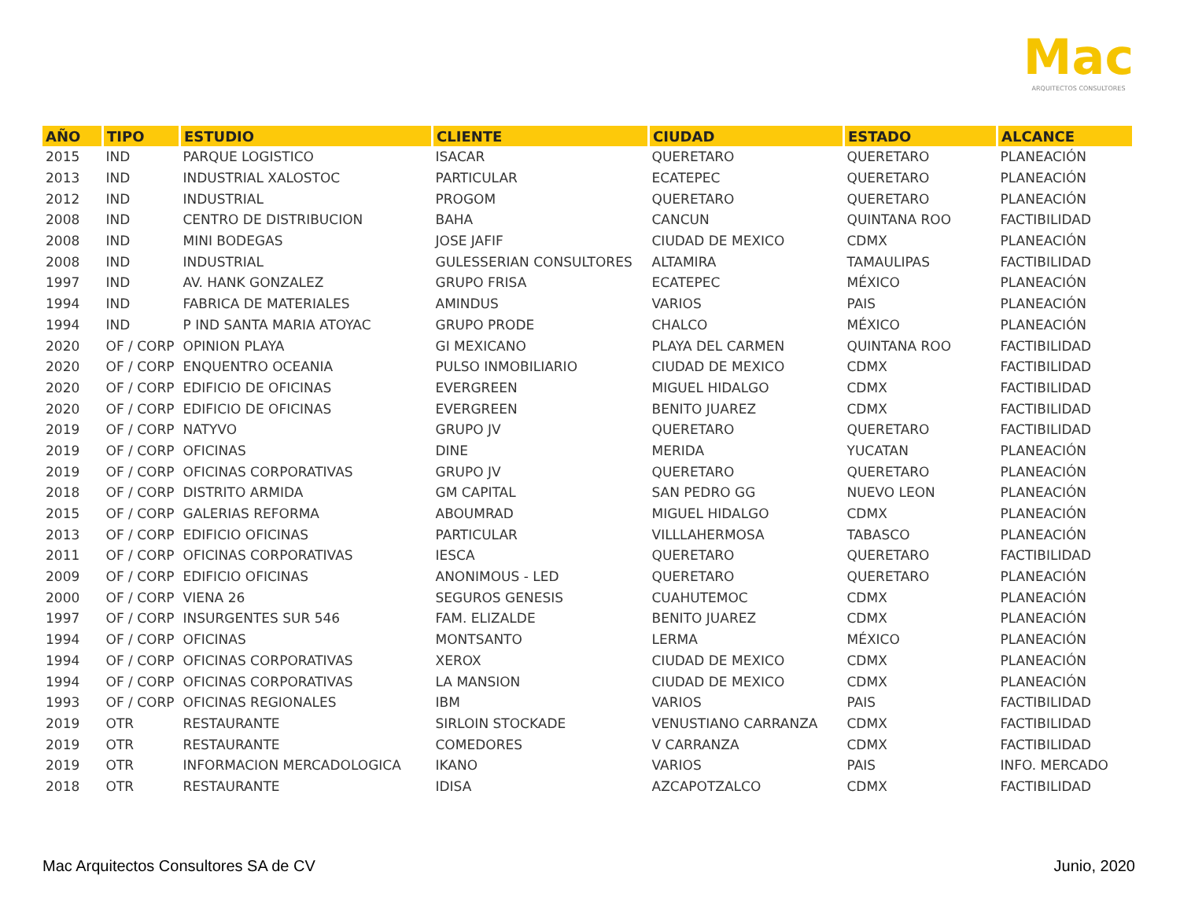Mac
ARQUITECTOS CONSULTORES
| AÑO | TIPO | ESTUDIO | CLIENTE | CIUDAD | ESTADO | ALCANCE |
| --- | --- | --- | --- | --- | --- | --- |
| 2015 | IND | PARQUE LOGISTICO | ISACAR | QUERETARO | QUERETARO | PLANEACIÓN |
| 2013 | IND | INDUSTRIAL XALOSTOC | PARTICULAR | ECATEPEC | QUERETARO | PLANEACIÓN |
| 2012 | IND | INDUSTRIAL | PROGOM | QUERETARO | QUERETARO | PLANEACIÓN |
| 2008 | IND | CENTRO DE DISTRIBUCION | BAHA | CANCUN | QUINTANA ROO | FACTIBILIDAD |
| 2008 | IND | MINI BODEGAS | JOSE JAFIF | CIUDAD DE MEXICO | CDMX | PLANEACIÓN |
| 2008 | IND | INDUSTRIAL | GULESSERIAN CONSULTORES | ALTAMIRA | TAMAULIPAS | FACTIBILIDAD |
| 1997 | IND | AV. HANK GONZALEZ | GRUPO FRISA | ECATEPEC | MÉXICO | PLANEACIÓN |
| 1994 | IND | FABRICA DE MATERIALES | AMINDUS | VARIOS | PAIS | PLANEACIÓN |
| 1994 | IND | P IND SANTA MARIA ATOYAC | GRUPO PRODE | CHALCO | MÉXICO | PLANEACIÓN |
| 2020 | OF / CORP | OPINION PLAYA | GI MEXICANO | PLAYA DEL CARMEN | QUINTANA ROO | FACTIBILIDAD |
| 2020 | OF / CORP | ENQUENTRO OCEANIA | PULSO INMOBILIARIO | CIUDAD DE MEXICO | CDMX | FACTIBILIDAD |
| 2020 | OF / CORP | EDIFICIO DE OFICINAS | EVERGREEN | MIGUEL HIDALGO | CDMX | FACTIBILIDAD |
| 2020 | OF / CORP | EDIFICIO DE OFICINAS | EVERGREEN | BENITO JUAREZ | CDMX | FACTIBILIDAD |
| 2019 | OF / CORP | NATYVO | GRUPO JV | QUERETARO | QUERETARO | FACTIBILIDAD |
| 2019 | OF / CORP | OFICINAS | DINE | MERIDA | YUCATAN | PLANEACIÓN |
| 2019 | OF / CORP | OFICINAS CORPORATIVAS | GRUPO JV | QUERETARO | QUERETARO | PLANEACIÓN |
| 2018 | OF / CORP | DISTRITO ARMIDA | GM CAPITAL | SAN PEDRO GG | NUEVO LEON | PLANEACIÓN |
| 2015 | OF / CORP | GALERIAS REFORMA | ABOUMRAD | MIGUEL HIDALGO | CDMX | PLANEACIÓN |
| 2013 | OF / CORP | EDIFICIO OFICINAS | PARTICULAR | VILLLAHERMOSA | TABASCO | PLANEACIÓN |
| 2011 | OF / CORP | OFICINAS CORPORATIVAS | IESCA | QUERETARO | QUERETARO | FACTIBILIDAD |
| 2009 | OF / CORP | EDIFICIO OFICINAS | ANONIMOUS - LED | QUERETARO | QUERETARO | PLANEACIÓN |
| 2000 | OF / CORP | VIENA 26 | SEGUROS GENESIS | CUAHUTEMOC | CDMX | PLANEACIÓN |
| 1997 | OF / CORP | INSURGENTES SUR 546 | FAM. ELIZALDE | BENITO JUAREZ | CDMX | PLANEACIÓN |
| 1994 | OF / CORP | OFICINAS | MONTSANTO | LERMA | MÉXICO | PLANEACIÓN |
| 1994 | OF / CORP | OFICINAS CORPORATIVAS | XEROX | CIUDAD DE MEXICO | CDMX | PLANEACIÓN |
| 1994 | OF / CORP | OFICINAS CORPORATIVAS | LA MANSION | CIUDAD DE MEXICO | CDMX | PLANEACIÓN |
| 1993 | OF / CORP | OFICINAS REGIONALES | IBM | VARIOS | PAIS | FACTIBILIDAD |
| 2019 | OTR | RESTAURANTE | SIRLOIN STOCKADE | VENUSTIANO CARRANZA | CDMX | FACTIBILIDAD |
| 2019 | OTR | RESTAURANTE | COMEDORES | V CARRANZA | CDMX | FACTIBILIDAD |
| 2019 | OTR | INFORMACION MERCADOLOGICA | IKANO | VARIOS | PAIS | INFO. MERCADO |
| 2018 | OTR | RESTAURANTE | IDISA | AZCAPOTZALCO | CDMX | FACTIBILIDAD |
Mac Arquitectos Consultores SA de CV
Junio, 2020